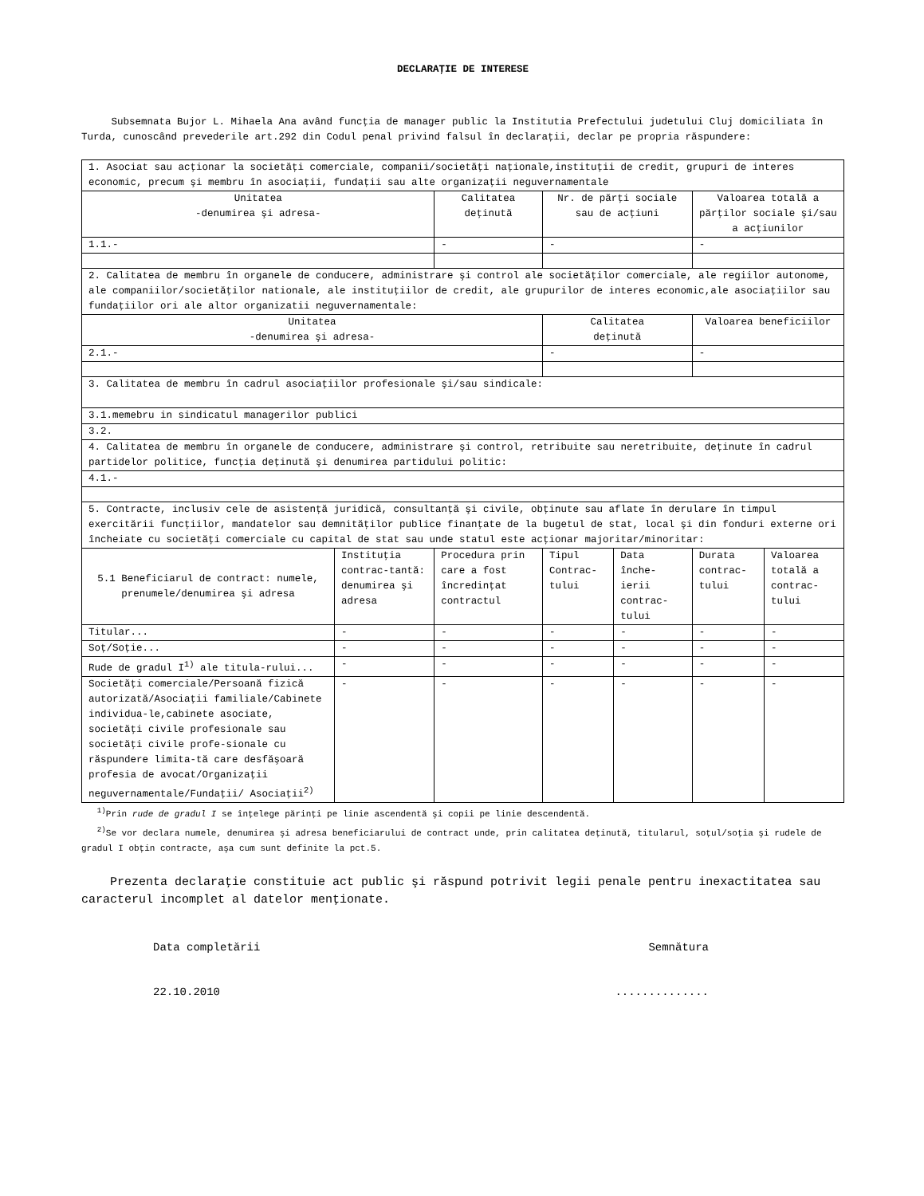DECLARAŢIE DE INTERESE
Subsemnata Bujor L. Mihaela Ana având funcţia de manager public la Institutia Prefectului judetului Cluj domiciliata în Turda, cunoscând prevederile art.292 din Codul penal privind falsul în declaraţii, declar pe propria răspundere:
| 1. Asociat sau acţionar la societăţi comerciale, companii/societăţi naţionale,instituţii de credit, grupuri de interes economic, precum şi membru în asociaţii, fundaţii sau alte organizaţii neguvernamentale | | | | | | |
| Unitatea -denumirea şi adresa- | | Calitatea deţinută | Nr. de părţi sociale sau de acţiuni | | Valoarea totală a părţilor sociale şi/sau a acţiunilor | |
| 1.1.- | | - | - | | - | |
| 2. Calitatea de membru în organele de conducere, administrare şi control ale societăţilor comerciale, ale regiilor autonome, ale companiilor/societăţilor nationale, ale instituţiilor de credit, ale grupurilor de interes economic,ale asociaţiilor sau fundaţiilor ori ale altor organizatii neguvernamentale: | | | | | | |
| Unitatea -denumirea şi adresa- | | | Calitatea deţinută | | Valoarea beneficiilor | |
| 2.1.- | | | - | | - | |
| 3. Calitatea de membru în cadrul asociaţiilor profesionale şi/sau sindicale: | | | | | | |
| 3.1.memebru in sindicatul managerilor publici | | | | | | |
| 3.2. | | | | | | |
| 4. Calitatea de membru în organele de conducere, administrare şi control, retribuite sau neretribuite, deţinute în cadrul partidelor politice, funcţia deţinută şi denumirea partidului politic: | | | | | | |
| 4.1.- | | | | | | |
| 5. Contracte, inclusiv cele de asistenţă juridică, consultanţă şi civile, obţinute sau aflate în derulare în timpul exercitării funcţiilor, mandatelor sau demnităţilor publice finanţate de la bugetul de stat, local şi din fonduri externe ori încheiate cu societăţi comerciale cu capital de stat sau unde statul este acţionar majoritar/minoritar: | | | | | | |
| 5.1 Beneficiarul de contract: numele, prenumele/denumirea şi adresa | Instituţia contrac-tantă: denumirea şi adresa | Procedura prin care a fost încredinţat contractul | Tipul Contrac-tului | Data înche-ierii contrac-tului | Durata contrac-tului | Valoarea totală a contrac-tului |
| Titular... | - | - | - | - | - | - |
| Soţ/Soţie... | - | - | - | - | - | - |
| Rude de gradul I<sup>1)</sup> ale titula-rului... | - | - | - | - | - | - |
| Societăţi comerciale/Persoană fizică autorizată/Asociaţii familiale/Cabinete individua-le,cabinete asociate, societăţi civile profesionale sau societăţi civile profe-sionale cu răspundere limita-tă care desfăşoară profesia de avocat/Organizaţii neguvernamentale/Fundaţii/ Asociaţii<sup>2)</sup> | - | - | - | - | - | - |
<sup>1)</sup> Prin rude de gradul I se înţelege părinţi pe linie ascendentă şi copii pe linie descendentă.
<sup>2)</sup> Se vor declara numele, denumirea şi adresa beneficiarului de contract unde, prin calitatea deţinută, titularul, soţul/soţia şi rudele de gradul I obţin contracte, aşa cum sunt definite la pct.5.
Prezenta declaraţie constituie act public şi răspund potrivit legii penale pentru inexactitatea sau caracterul incomplet al datelor menţionate.
Data completării Semnătura
22.10.2010..............